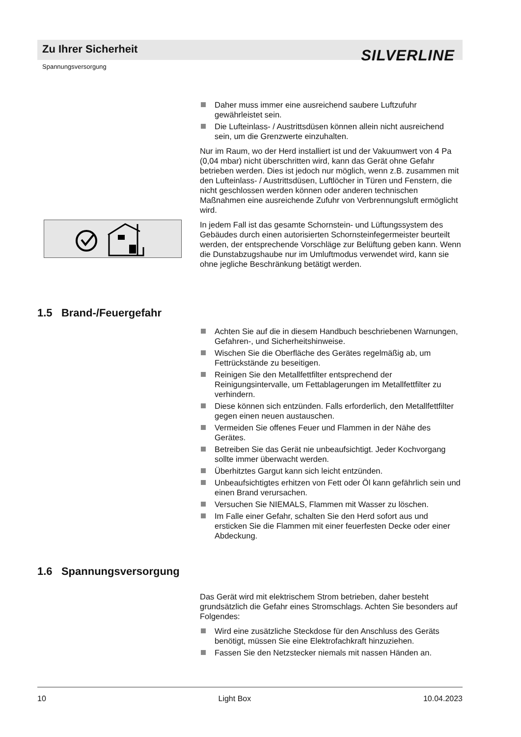Zu Ihrer Sicherheit
SILVERLINE
Spannungsversorgung
Daher muss immer eine ausreichend saubere Luftzufuhr gewährleistet sein.
Die Lufteinlass- / Austrittsdüsen können allein nicht ausreichend sein, um die Grenzwerte einzuhalten.
Nur im Raum, wo der Herd installiert ist und der Vakuumwert von 4 Pa (0,04 mbar) nicht überschritten wird, kann das Gerät ohne Gefahr betrieben werden. Dies ist jedoch nur möglich, wenn z.B. zusammen mit den Lufteinlass- / Austrittsdüsen, Luftlöcher in Türen und Fenstern, die nicht geschlossen werden können oder anderen technischen Maßnahmen eine ausreichende Zufuhr von Verbrennungsluft ermöglicht wird.
In jedem Fall ist das gesamte Schornstein- und Lüftungssystem des Gebäudes durch einen autorisierten Schornsteinfegermeister beurteilt werden, der entsprechende Vorschläge zur Belüftung geben kann. Wenn die Dunstabzugshaube nur im Umluftmodus verwendet wird, kann sie ohne jegliche Beschränkung betätigt werden.
1.5 Brand-/Feuergefahr
Achten Sie auf die in diesem Handbuch beschriebenen Warnungen, Gefahren-, und Sicherheitshinweise.
Wischen Sie die Oberfläche des Gerätes regelmäßig ab, um Fettrückstände zu beseitigen.
Reinigen Sie den Metallfettfilter entsprechend der Reinigungsintervalle, um Fettablagerungen im Metallfettfilter zu verhindern.
Diese können sich entzünden. Falls erforderlich, den Metallfettfilter gegen einen neuen austauschen.
Vermeiden Sie offenes Feuer und Flammen in der Nähe des Gerätes.
Betreiben Sie das Gerät nie unbeaufsichtigt. Jeder Kochvorgang sollte immer überwacht werden.
Überhitztes Gargut kann sich leicht entzünden.
Unbeaufsichtigtes erhitzen von Fett oder Öl kann gefährlich sein und einen Brand verursachen.
Versuchen Sie NIEMALS, Flammen mit Wasser zu löschen.
Im Falle einer Gefahr, schalten Sie den Herd sofort aus und ersticken Sie die Flammen mit einer feuerfesten Decke oder einer Abdeckung.
1.6 Spannungsversorgung
Das Gerät wird mit elektrischem Strom betrieben, daher besteht grundsätzlich die Gefahr eines Stromschlags. Achten Sie besonders auf Folgendes:
Wird eine zusätzliche Steckdose für den Anschluss des Geräts benötigt, müssen Sie eine Elektrofachkraft hinzuziehen.
Fassen Sie den Netzstecker niemals mit nassen Händen an.
10 Light Box 10.04.2023